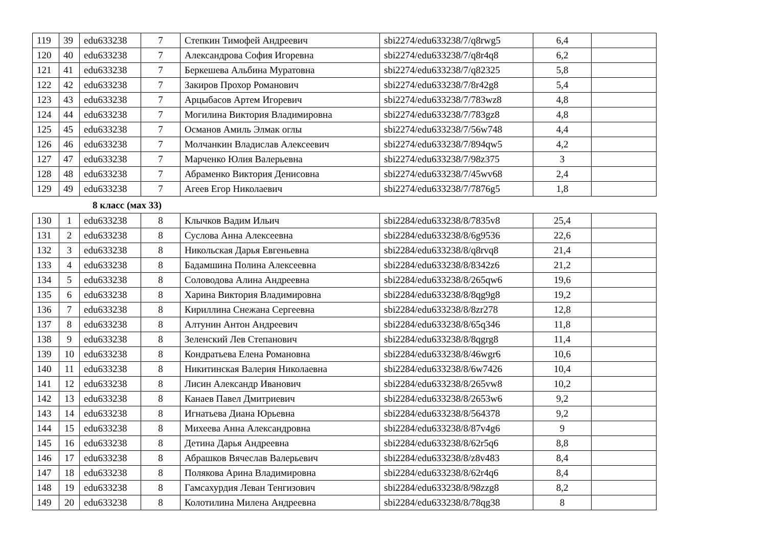| 119 | 39 | edu633238 | 7 | Степкин Тимофей Андреевич | sbi2274/edu633238/7/q8rwg5 | 6,4 | |
| 120 | 40 | edu633238 | 7 | Александрова София Игоревна | sbi2274/edu633238/7/q8r4q8 | 6,2 | |
| 121 | 41 | edu633238 | 7 | Беркешева Альбина Муратовна | sbi2274/edu633238/7/q82325 | 5,8 | |
| 122 | 42 | edu633238 | 7 | Закиров Прохор Романович | sbi2274/edu633238/7/8r42g8 | 5,4 | |
| 123 | 43 | edu633238 | 7 | Арцыбасов Артем Игоревич | sbi2274/edu633238/7/783wz8 | 4,8 | |
| 124 | 44 | edu633238 | 7 | Могилина Виктория Владимировна | sbi2274/edu633238/7/783gz8 | 4,8 | |
| 125 | 45 | edu633238 | 7 | Османов Амиль Элмак оглы | sbi2274/edu633238/7/56w748 | 4,4 | |
| 126 | 46 | edu633238 | 7 | Молчанкин Владислав Алексеевич | sbi2274/edu633238/7/894qw5 | 4,2 | |
| 127 | 47 | edu633238 | 7 | Марченко Юлия Валерьевна | sbi2274/edu633238/7/98z375 | 3 | |
| 128 | 48 | edu633238 | 7 | Абраменко Виктория Денисовна | sbi2274/edu633238/7/45wv68 | 2,4 | |
| 129 | 49 | edu633238 | 7 | Агеев Егор Николаевич | sbi2274/edu633238/7/7876g5 | 1,8 | |
8 класс (мах 33)
| 130 | 1 | edu633238 | 8 | Клычков Вадим Ильич | sbi2284/edu633238/8/7835v8 | 25,4 | |
| 131 | 2 | edu633238 | 8 | Суслова Анна Алексеевна | sbi2284/edu633238/8/6g9536 | 22,6 | |
| 132 | 3 | edu633238 | 8 | Никольская Дарья Евгеньевна | sbi2284/edu633238/8/q8rvq8 | 21,4 | |
| 133 | 4 | edu633238 | 8 | Бадамшина Полина Алексеевна | sbi2284/edu633238/8/8342z6 | 21,2 | |
| 134 | 5 | edu633238 | 8 | Соловодова Алина Андреевна | sbi2284/edu633238/8/265qw6 | 19,6 | |
| 135 | 6 | edu633238 | 8 | Харина Виктория Владимировна | sbi2284/edu633238/8/8qg9g8 | 19,2 | |
| 136 | 7 | edu633238 | 8 | Кириллина Снежана Сергеевна | sbi2284/edu633238/8/8zr278 | 12,8 | |
| 137 | 8 | edu633238 | 8 | Алтунин Антон Андреевич | sbi2284/edu633238/8/65q346 | 11,8 | |
| 138 | 9 | edu633238 | 8 | Зеленский Лев Степанович | sbi2284/edu633238/8/8qgrg8 | 11,4 | |
| 139 | 10 | edu633238 | 8 | Кондратьева Елена Романовна | sbi2284/edu633238/8/46wgr6 | 10,6 | |
| 140 | 11 | edu633238 | 8 | Никитинская Валерия Николаевна | sbi2284/edu633238/8/6w7426 | 10,4 | |
| 141 | 12 | edu633238 | 8 | Лисин Александр Иванович | sbi2284/edu633238/8/265vw8 | 10,2 | |
| 142 | 13 | edu633238 | 8 | Канаев Павел Дмитриевич | sbi2284/edu633238/8/2653w6 | 9,2 | |
| 143 | 14 | edu633238 | 8 | Игнатьева Диана Юрьевна | sbi2284/edu633238/8/564378 | 9,2 | |
| 144 | 15 | edu633238 | 8 | Михеева Анна Александровна | sbi2284/edu633238/8/87v4g6 | 9 | |
| 145 | 16 | edu633238 | 8 | Детина Дарья Андреевна | sbi2284/edu633238/8/62r5q6 | 8,8 | |
| 146 | 17 | edu633238 | 8 | Абрашков Вячеслав Валерьевич | sbi2284/edu633238/8/z8v483 | 8,4 | |
| 147 | 18 | edu633238 | 8 | Полякова Арина Владимировна | sbi2284/edu633238/8/62r4q6 | 8,4 | |
| 148 | 19 | edu633238 | 8 | Гамсахурдия Леван Тенгизович | sbi2284/edu633238/8/98zzg8 | 8,2 | |
| 149 | 20 | edu633238 | 8 | Колотилина Милена Андреевна | sbi2284/edu633238/8/78qg38 | 8 | |